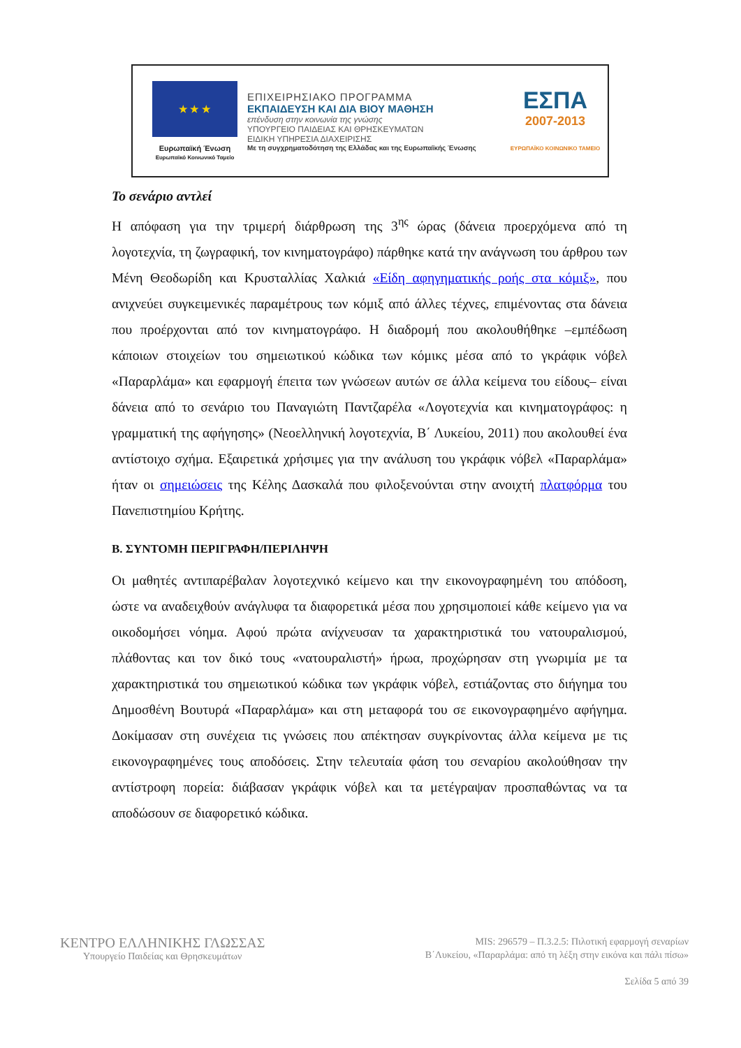★ ★ ★
Ευρωπαϊκή Ένωση
Ευρωπαϊκό Κοινωνικό Ταμείο
ΕΠΙΧΕΙΡΗΣΙΑΚΟ ΠΡΟΓΡΑΜΜΑ
ΕΚΠΑΙΔΕΥΣΗ ΚΑΙ ΔΙΑ ΒΙΟΥ ΜΑΘΗΣΗ
επένδυση στην κοινωνία της γνώσης
ΥΠΟΥΡΓΕΙΟ ΠΑΙΔΕΙΑΣ ΚΑΙ ΘΡΗΣΚΕΥΜΑΤΩΝ
ΕΙΔΙΚΗ ΥΠΗΡΕΣΙΑ ΔΙΑΧΕΙΡΙΣΗΣ
Με τη συγχρηματοδότηση της Ελλάδας και της Ευρωπαϊκής Ένωσης
ΕΣΠΑ
2007-2013
ΕΥΡΩΠΑΪΚΟ ΚΟΙΝΩΝΙΚΟ ΤΑΜΕΙΟ
Το σενάριο αντλεί
Η απόφαση για την τριμερή διάρθρωση της 3<sup>ης</sup> ώρας (δάνεια προερχόμενα από τη λογοτεχνία, τη ζωγραφική, τον κινηματογράφο) πάρθηκε κατά την ανάγνωση του άρθρου των Μένη Θεοδωρίδη και Κρυσταλλίας Χαλκιά «Είδη αφηγηματικής ροής στα κόμιξ», που ανιχνεύει συγκειμενικές παραμέτρους των κόμιξ από άλλες τέχνες, επιμένοντας στα δάνεια που προέρχονται από τον κινηματογράφο. Η διαδρομή που ακολουθήθηκε –εμπέδωση κάποιων στοιχείων του σημειωτικού κώδικα των κόμικς μέσα από το γκράφικ νόβελ «Παραρλάμα» και εφαρμογή έπειτα των γνώσεων αυτών σε άλλα κείμενα του είδους– είναι δάνεια από το σενάριο του Παναγιώτη Παντζαρέλα «Λογοτεχνία και κινηματογράφος: η γραμματική της αφήγησης» (Νεοελληνική λογοτεχνία, Β΄ Λυκείου, 2011) που ακολουθεί ένα αντίστοιχο σχήμα. Εξαιρετικά χρήσιμες για την ανάλυση του γκράφικ νόβελ «Παραρλάμα» ήταν οι σημειώσεις της Κέλης Δασκαλά που φιλοξενούνται στην ανοιχτή πλατφόρμα του Πανεπιστημίου Κρήτης.
Β. ΣΥΝΤΟΜΗ ΠΕΡΙΓΡΑΦΗ/ΠΕΡΙΛΗΨΗ
Οι μαθητές αντιπαρέβαλαν λογοτεχνικό κείμενο και την εικονογραφημένη του απόδοση, ώστε να αναδειχθούν ανάγλυφα τα διαφορετικά μέσα που χρησιμοποιεί κάθε κείμενο για να οικοδομήσει νόημα. Αφού πρώτα ανίχνευσαν τα χαρακτηριστικά του νατουραλισμού, πλάθοντας και τον δικό τους «νατουραλιστή» ήρωα, προχώρησαν στη γνωριμία με τα χαρακτηριστικά του σημειωτικού κώδικα των γκράφικ νόβελ, εστιάζοντας στο διήγημα του Δημοσθένη Βουτυρά «Παραρλάμα» και στη μεταφορά του σε εικονογραφημένο αφήγημα. Δοκίμασαν στη συνέχεια τις γνώσεις που απέκτησαν συγκρίνοντας άλλα κείμενα με τις εικονογραφημένες τους αποδόσεις. Στην τελευταία φάση του σεναρίου ακολούθησαν την αντίστροφη πορεία: διάβασαν γκράφικ νόβελ και τα μετέγραψαν προσπαθώντας να τα αποδώσουν σε διαφορετικό κώδικα.
ΚΕΝΤΡΟ ΕΛΛΗΝΙΚΗΣ ΓΛΩΣΣΑΣ
Υπουργείο Παιδείας και Θρησκευμάτων
MIS: 296579 – Π.3.2.5: Πιλοτική εφαρμογή σεναρίων
Β΄Λυκείου, «Παραρλάμα: από τη λέξη στην εικόνα και πάλι πίσω»
Σελίδα 5 από 39